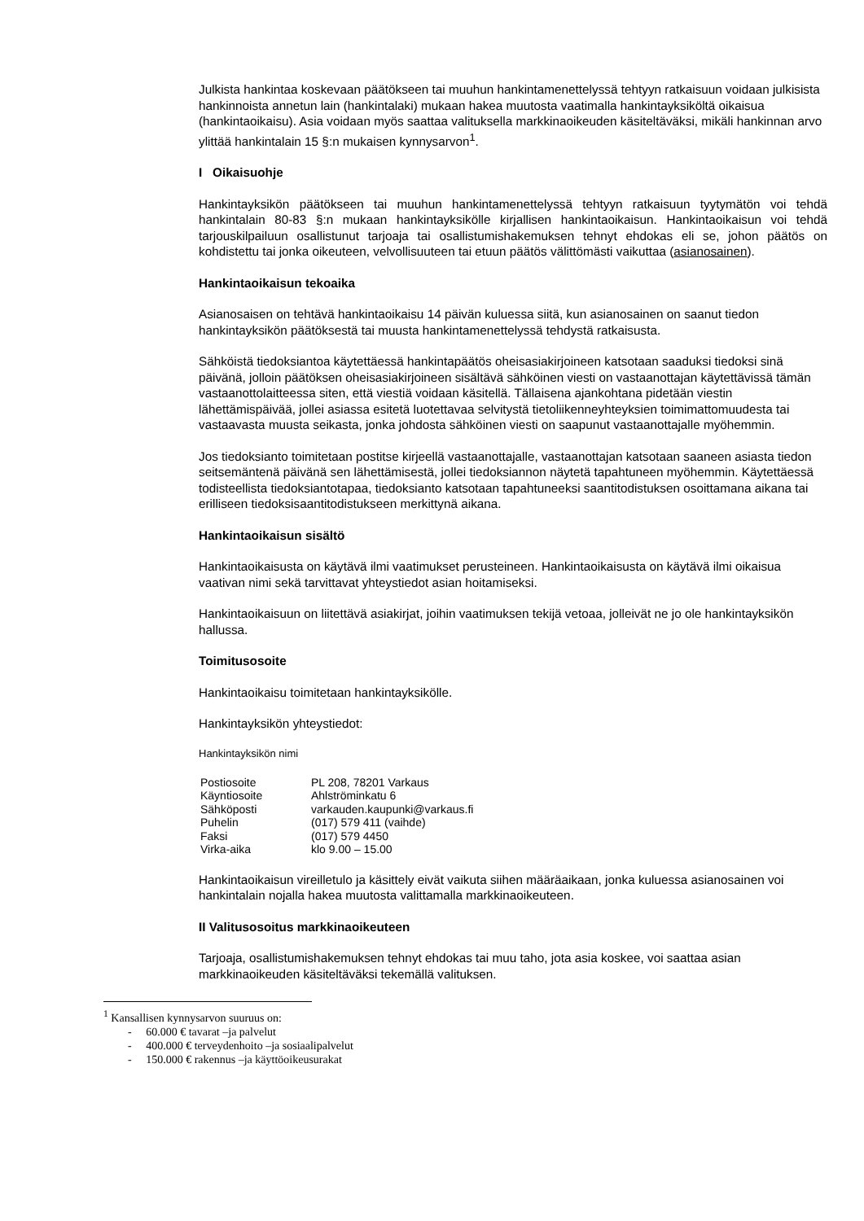Julkista hankintaa koskevaan päätökseen tai muuhun hankintamenettelyssä tehtyyn ratkaisuun voidaan julkisista hankinnoista annetun lain (hankintalaki) mukaan hakea muutosta vaatimalla hankintayksiköltä oikaisua (hankintaoikaisu). Asia voidaan myös saattaa valituksella markkinaoikeuden käsiteltäväksi, mikäli hankinnan arvo ylittää hankintalain 15 §:n mukaisen kynnysarvon<sup>1</sup>.
I Oikaisuohje
Hankintayksikön päätökseen tai muuhun hankintamenettelyssä tehtyyn ratkaisuun tyytymätön voi tehdä hankintalain 80-83 §:n mukaan hankintayksikölle kirjallisen hankintaoikaisun. Hankintaoikaisun voi tehdä tarjouskilpailuun osallistunut tarjoaja tai osallistumishakemuksen tehnyt ehdokas eli se, johon päätös on kohdistettu tai jonka oikeuteen, velvollisuuteen tai etuun päätös välittömästi vaikuttaa (asianosainen).
Hankintaoikaisun tekoaika
Asianosaisen on tehtävä hankintaoikaisu 14 päivän kuluessa siitä, kun asianosainen on saanut tiedon hankintayksikön päätöksestä tai muusta hankintamenettelyssä tehdystä ratkaisusta.
Sähköistä tiedoksiantoa käytettäessä hankintapäätös oheisasiakirjoineen katsotaan saaduksi tiedoksi sinä päivänä, jolloin päätöksen oheisasiakirjoineen sisältävä sähköinen viesti on vastaanottajan käytettävissä tämän vastaanottolaitteessa siten, että viestiä voidaan käsitellä. Tällaisena ajankohtana pidetään viestin lähettämispäivää, jollei asiassa esitetä luotettavaa selvitystä tietoliikenneyhteyksien toimimattomuudesta tai vastaavasta muusta seikasta, jonka johdosta sähköinen viesti on saapunut vastaanottajalle myöhemmin.
Jos tiedoksianto toimitetaan postitse kirjeellä vastaanottajalle, vastaanottajan katsotaan saaneen asiasta tiedon seitsemäntenä päivänä sen lähettämisestä, jollei tiedoksiannon näytetä tapahtuneen myöhemmin. Käytettäessä todisteellista tiedoksiantotapaa, tiedoksianto katsotaan tapahtuneeksi saantitodistuksen osoittamana aikana tai erilliseen tiedoksisaantitodistukseen merkittynä aikana.
Hankintaoikaisun sisältö
Hankintaoikaisusta on käytävä ilmi vaatimukset perusteineen. Hankintaoikaisusta on käytävä ilmi oikaisua vaativan nimi sekä tarvittavat yhteystiedot asian hoitamiseksi.
Hankintaoikaisuun on liitettävä asiakirjat, joihin vaatimuksen tekijä vetoaa, jolleivät ne jo ole hankintayksikön hallussa.
Toimitusosoite
Hankintaoikaisu toimitetaan hankintayksikölle.
Hankintayksikön yhteystiedot:
Hankintayksikön nimi
| Postiosoite | PL 208, 78201 Varkaus |
| Käyntiosoite | Ahlströminkatu 6 |
| Sähköposti | varkauden.kaupunki@varkaus.fi |
| Puhelin | (017) 579 411 (vaihde) |
| Faksi | (017) 579 4450 |
| Virka-aika | klo 9.00 – 15.00 |
Hankintaoikaisun vireilletulo ja käsittely eivät vaikuta siihen määräaikaan, jonka kuluessa asianosainen voi hankintalain nojalla hakea muutosta valittamalla markkinaoikeuteen.
II Valitusosoitus markkinaoikeuteen
Tarjoaja, osallistumishakemuksen tehnyt ehdokas tai muu taho, jota asia koskee, voi saattaa asian markkinaoikeuden käsiteltäväksi tekemällä valituksen.
<sup>1</sup> Kansallisen kynnysarvon suuruus on:
- 60.000 € tavarat –ja palvelut
- 400.000 € terveydenhoito –ja sosiaalipalvelut
- 150.000 € rakennus –ja käyttöoikeusurakat